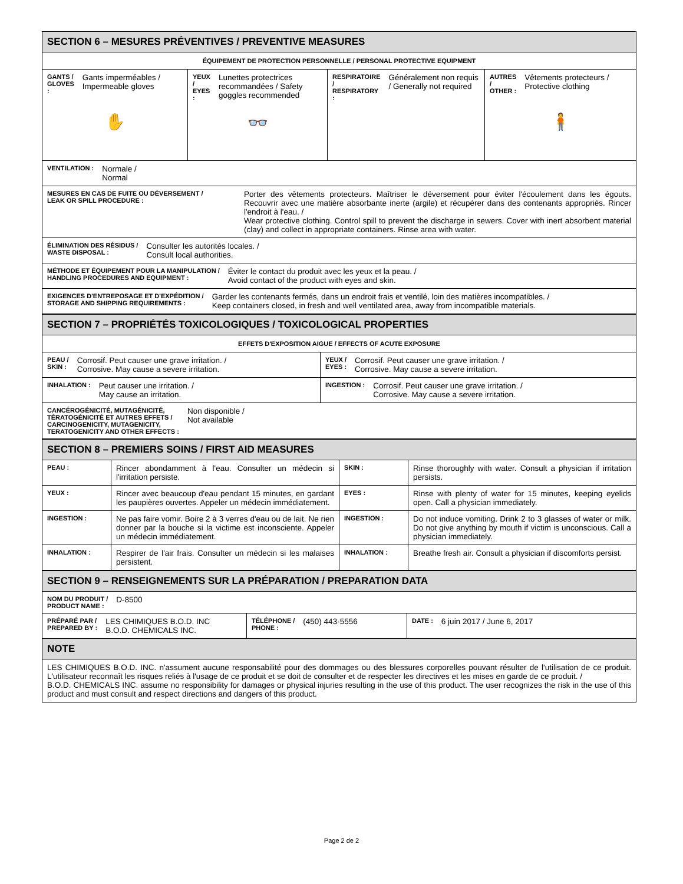| SECTION 6 – MESURES PRÉVENTIVES / PREVENTIVE MEASURES | | | |
| ÉQUIPEMENT DE PROTECTION PERSONNELLE / PERSONAL PROTECTIVE EQUIPMENT | | | |
| GANTS / GLOVES : Gants imperméables / Impermeable gloves ✋ | YEUX / EYES : Lunettes protectrices recommandées / Safety goggles recommended 👓 | RESPIRATOIRE / RESPIRATORY : Généralement non requis / Generally not required | AUTRES / OTHER : Vêtements protecteurs / Protective clothing 🧍 |
| VENTILATION : Normale / Normal | | | |
| MESURES EN CAS DE FUITE OU DÉVERSEMENT / LEAK OR SPILL PROCEDURE : Porter des vêtements protecteurs. Maîtriser le déversement pour éviter l'écoulement dans les égouts. Recouvrir avec une matière absorbante inerte (argile) et récupérer dans des contenants appropriés. Rincer l'endroit à l'eau. / Wear protective clothing. Control spill to prevent the discharge in sewers. Cover with inert absorbent material (clay) and collect in appropriate containers. Rinse area with water. | | | |
| ÉLIMINATION DES RÉSIDUS / WASTE DISPOSAL : Consulter les autorités locales. / Consult local authorities. | | | |
| MÉTHODE ET ÉQUIPEMENT POUR LA MANIPULATION / HANDLING PROCEDURES AND EQUIPMENT : Éviter le contact du produit avec les yeux et la peau. / Avoid contact of the product with eyes and skin. | | | |
| EXIGENCES D'ENTREPOSAGE ET D'EXPÉDITION / STORAGE AND SHIPPING REQUIREMENTS : Garder les contenants fermés, dans un endroit frais et ventilé, loin des matières incompatibles. / Keep containers closed, in fresh and well ventilated area, away from incompatible materials. | | | |
| SECTION 7 – PROPRIÉTÉS TOXICOLOGIQUES / TOXICOLOGICAL PROPERTIES | |
| EFFETS D'EXPOSITION AIGUE / EFFECTS OF ACUTE EXPOSURE | |
| PEAU / SKIN : Corrosif. Peut causer une grave irritation. / Corrosive. May cause a severe irritation. | YEUX / EYES : Corrosif. Peut causer une grave irritation. / Corrosive. May cause a severe irritation. |
| INHALATION : Peut causer une irritation. / May cause an irritation. | INGESTION : Corrosif. Peut causer une grave irritation. / Corrosive. May cause a severe irritation. |
| CANCÉROGÉNICITÉ, MUTAGÉNICITÉ, TÉRATOGÉNICITÉ ET AUTRES EFFETS / CARCINOGENICITY, MUTAGENICITY, TERATOGENICITY AND OTHER EFFECTS : Non disponible / Not available | |
| SECTION 8 – PREMIERS SOINS / FIRST AID MEASURES | | | |
| PEAU : | Rincer abondamment à l'eau. Consulter un médecin si l'irritation persiste. | SKIN : | Rinse thoroughly with water. Consult a physician if irritation persists. |
| YEUX : | Rincer avec beaucoup d'eau pendant 15 minutes, en gardant les paupières ouvertes. Appeler un médecin immédiatement. | EYES : | Rinse with plenty of water for 15 minutes, keeping eyelids open. Call a physician immediately. |
| INGESTION : | Ne pas faire vomir. Boire 2 à 3 verres d'eau ou de lait. Ne rien donner par la bouche si la victime est inconsciente. Appeler un médecin immédiatement. | INGESTION : | Do not induce vomiting. Drink 2 to 3 glasses of water or milk. Do not give anything by mouth if victim is unconscious. Call a physician immediately. |
| INHALATION : | Respirer de l'air frais. Consulter un médecin si les malaises persistent. | INHALATION : | Breathe fresh air. Consult a physician if discomforts persist. |
| SECTION 9 – RENSEIGNEMENTS SUR LA PRÉPARATION / PREPARATION DATA | | |
| NOM DU PRODUIT / PRODUCT NAME : D-8500 | | |
| PRÉPARÉ PAR / PREPARED BY : LES CHIMIQUES B.O.D. INC B.O.D. CHEMICALS INC. | TÉLÉPHONE / PHONE : (450) 443-5556 | DATE : 6 juin 2017 / June 6, 2017 |
| NOTE | | |
| LES CHIMIQUES B.O.D. INC. n'assument aucune responsabilité pour des dommages ou des blessures corporelles pouvant résulter de l'utilisation de ce produit. L'utilisateur reconnaît les risques reliés à l'usage de ce produit et se doit de consulter et de respecter les directives et les mises en garde de ce produit. / B.O.D. CHEMICALS INC. assume no responsibility for damages or physical injuries resulting in the use of this product. The user recognizes the risk in the use of this product and must consult and respect directions and dangers of this product. | | |
Page 2 de 2